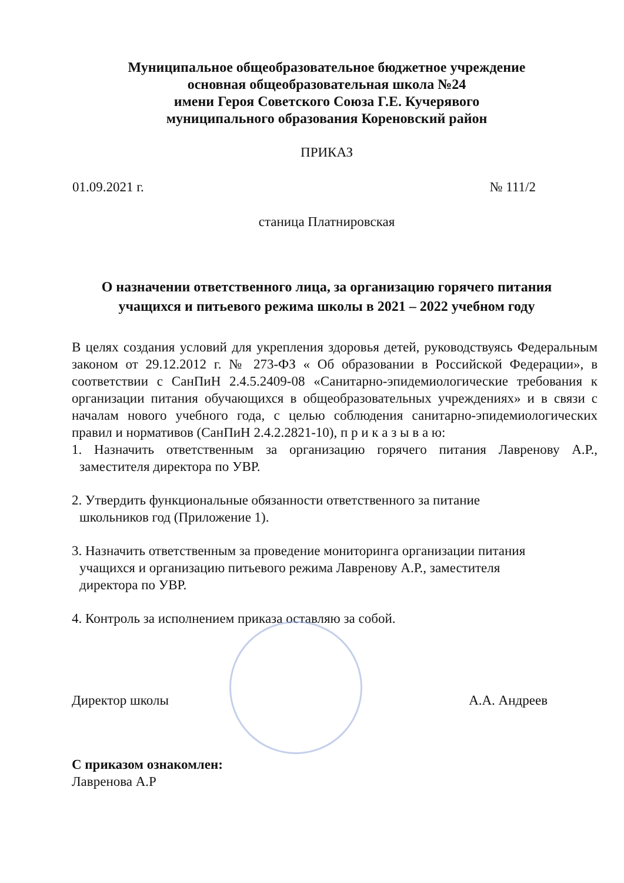Муниципальное общеобразовательное бюджетное учреждение
основная общеобразовательная школа №24
имени Героя Советского Союза Г.Е. Кучерявого
муниципального образования Кореновский район
ПРИКАЗ
01.09.2021 г. № 111/2
станица Платнировская
О назначении ответственного лица, за организацию горячего питания учащихся и питьевого режима школы в 2021 – 2022 учебном году
В целях создания условий для укрепления здоровья детей, руководствуясь Федеральным законом от 29.12.2012 г. № 273-ФЗ « Об образовании в Российской Федерации», в соответствии с СанПиН 2.4.5.2409-08 «Санитарно-эпидемиологические требования к организации питания обучающихся в общеобразовательных учреждениях» и в связи с началам нового учебного года, с целью соблюдения санитарно-эпидемиологических правил и нормативов (СанПиН 2.4.2.2821-10), п р и к а з ы в а ю:
1. Назначить ответственным за организацию горячего питания Лавренову А.Р., заместителя директора по УВР.
2. Утвердить функциональные обязанности ответственного за питание
школьников год (Приложение 1).
3. Назначить ответственным за проведение мониторинга организации питания
учащихся и организацию питьевого режима Лавренову А.Р., заместителя
директора по УВР.
4. Контроль за исполнением приказа оставляю за собой.
Директор школы А.А. Андреев
С приказом ознакомлен:
Лавренова А.Р